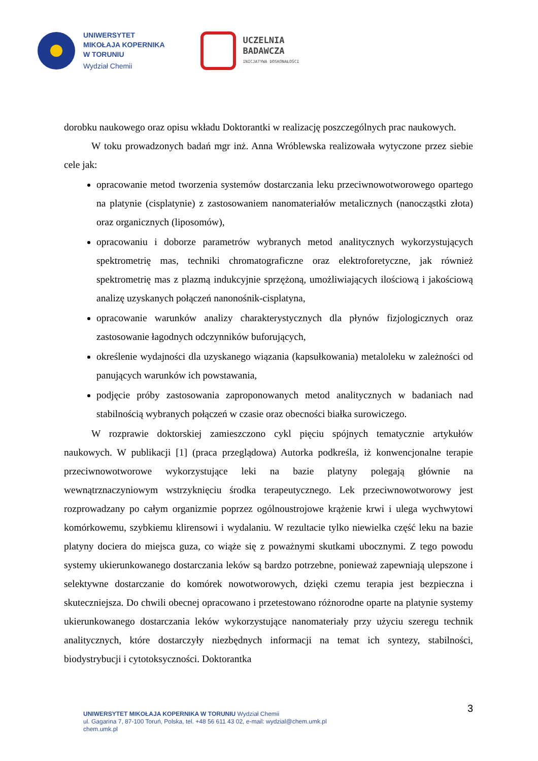UNIWERSYTET
MIKOŁAJA KOPERNIKA
W TORUNIU
Wydział Chemii
UCZELNIA
BADAWCZA
INICJATYWA DOSKONAŁOŚCI
dorobku naukowego oraz opisu wkładu Doktorantki w realizację poszczególnych prac naukowych.
W toku prowadzonych badań mgr inż. Anna Wróblewska realizowała wytyczone przez siebie cele jak:
opracowanie metod tworzenia systemów dostarczania leku przeciwnowotworowego opartego na platynie (cisplatynie) z zastosowaniem nanomateriałów metalicznych (nanocząstki złota) oraz organicznych (liposomów),
opracowaniu i doborze parametrów wybranych metod analitycznych wykorzystujących spektrometrię mas, techniki chromatograficzne oraz elektroforetyczne, jak również spektrometrię mas z plazmą indukcyjnie sprzężoną, umożliwiających ilościową i jakościową analizę uzyskanych połączeń nanonośnik-cisplatyna,
opracowanie warunków analizy charakterystycznych dla płynów fizjologicznych oraz zastosowanie łagodnych odczynników buforujących,
określenie wydajności dla uzyskanego wiązania (kapsułkowania) metaloleku w zależności od panujących warunków ich powstawania,
podjęcie próby zastosowania zaproponowanych metod analitycznych w badaniach nad stabilnością wybranych połączeń w czasie oraz obecności białka surowiczego.
W rozprawie doktorskiej zamieszczono cykl pięciu spójnych tematycznie artykułów naukowych. W publikacji [1] (praca przeglądowa) Autorka podkreśla, iż konwencjonalne terapie przeciwnowotworowe wykorzystujące leki na bazie platyny polegają głównie na wewnątrznaczyniowym wstrzyknięciu środka terapeutycznego. Lek przeciwnowotworowy jest rozprowadzany po całym organizmie poprzez ogólnoustrojowe krążenie krwi i ulega wychwytowi komórkowemu, szybkiemu klirensowi i wydalaniu. W rezultacie tylko niewielka część leku na bazie platyny dociera do miejsca guza, co wiąże się z poważnymi skutkami ubocznymi. Z tego powodu systemy ukierunkowanego dostarczania leków są bardzo potrzebne, ponieważ zapewniają ulepszone i selektywne dostarczanie do komórek nowotworowych, dzięki czemu terapia jest bezpieczna i skuteczniejsza. Do chwili obecnej opracowano i przetestowano różnorodne oparte na platynie systemy ukierunkowanego dostarczania leków wykorzystujące nanomateriały przy użyciu szeregu technik analitycznych, które dostarczyły niezbędnych informacji na temat ich syntezy, stabilności, biodystrybucji i cytotoksyczności. Doktorantka
3
UNIWERSYTET MIKOŁAJA KOPERNIKA W TORUNIU Wydział Chemii
ul. Gagarina 7, 87-100 Toruń, Polska, tel. +48 56 611 43 02, e-mail: wydzial@chem.umk.pl
chem.umk.pl